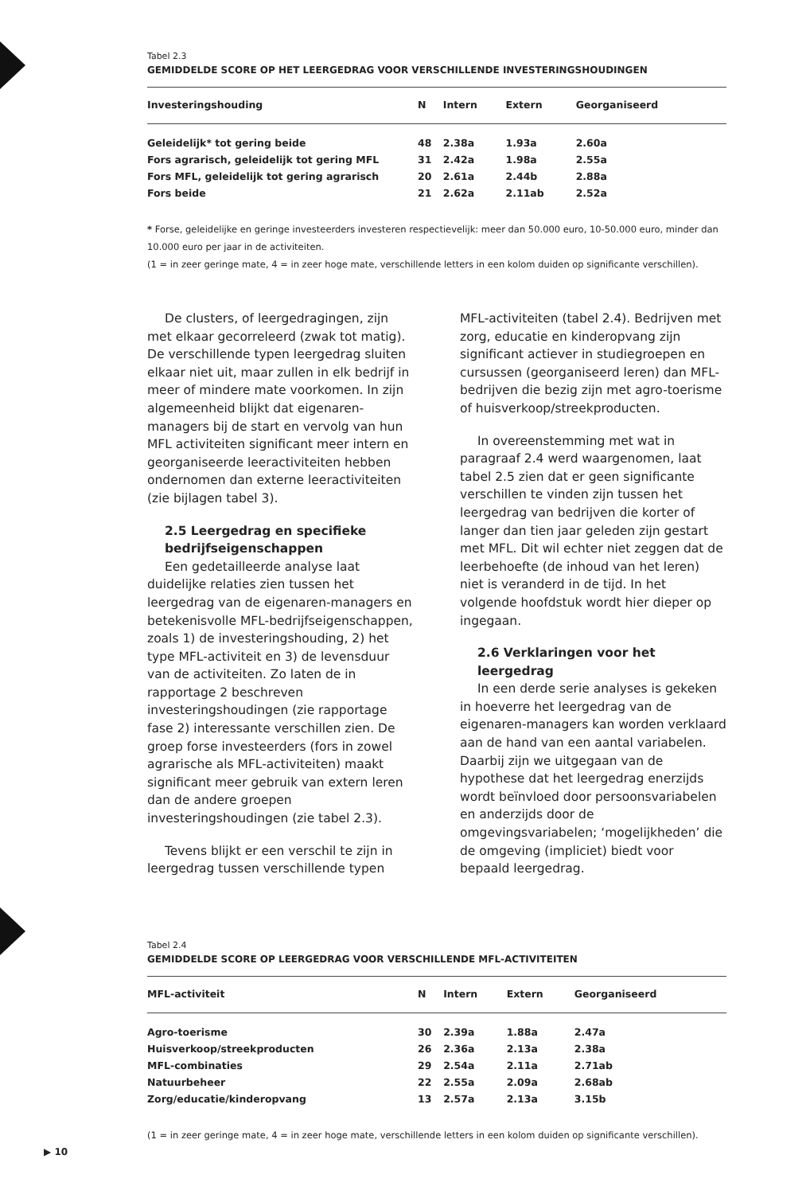Tabel 2.3
GEMIDDELDE SCORE OP HET LEERGEDRAG VOOR VERSCHILLENDE INVESTERINGSHOUDINGEN
| Investeringshouding | N | Intern | Extern | Georganiseerd |
| --- | --- | --- | --- | --- |
| Geleidelijk* tot gering beide | 48 | 2.38a | 1.93a | 2.60a |
| Fors agrarisch, geleidelijk tot gering MFL | 31 | 2.42a | 1.98a | 2.55a |
| Fors MFL, geleidelijk tot gering agrarisch | 20 | 2.61a | 2.44b | 2.88a |
| Fors beide | 21 | 2.62a | 2.11ab | 2.52a |
* Forse, geleidelijke en geringe investeerders investeren respectievelijk: meer dan 50.000 euro, 10-50.000 euro, minder dan 10.000 euro per jaar in de activiteiten.
(1 = in zeer geringe mate, 4 = in zeer hoge mate, verschillende letters in een kolom duiden op significante verschillen).
De clusters, of leergedragingen, zijn met elkaar gecorreleerd (zwak tot matig). De verschillende typen leergedrag sluiten elkaar niet uit, maar zullen in elk bedrijf in meer of mindere mate voorkomen. In zijn algemeenheid blijkt dat eigenaren-managers bij de start en vervolg van hun MFL activiteiten significant meer intern en georganiseerde leeractiviteiten hebben ondernomen dan externe leeractiviteiten (zie bijlagen tabel 3).
2.5 Leergedrag en specifieke bedrijfseigenschappen
Een gedetailleerde analyse laat duidelijke relaties zien tussen het leergedrag van de eigenaren-managers en betekenisvolle MFL-bedrijfseigenschappen, zoals 1) de investeringshouding, 2) het type MFL-activiteit en 3) de levensduur van de activiteiten. Zo laten de in rapportage 2 beschreven investeringshoudingen (zie rapportage fase 2) interessante verschillen zien. De groep forse investeerders (fors in zowel agrarische als MFL-activiteiten) maakt significant meer gebruik van extern leren dan de andere groepen investeringshoudingen (zie tabel 2.3).
Tevens blijkt er een verschil te zijn in leergedrag tussen verschillende typen
MFL-activiteiten (tabel 2.4). Bedrijven met zorg, educatie en kinderopvang zijn significant actiever in studiegroepen en cursussen (georganiseerd leren) dan MFL-bedrijven die bezig zijn met agro-toerisme of huisverkoop/streekproducten.
In overeenstemming met wat in paragraaf 2.4 werd waargenomen, laat tabel 2.5 zien dat er geen significante verschillen te vinden zijn tussen het leergedrag van bedrijven die korter of langer dan tien jaar geleden zijn gestart met MFL. Dit wil echter niet zeggen dat de leerbehoefte (de inhoud van het leren) niet is veranderd in de tijd. In het volgende hoofdstuk wordt hier dieper op ingegaan.
2.6 Verklaringen voor het leergedrag
In een derde serie analyses is gekeken in hoeverre het leergedrag van de eigenaren-managers kan worden verklaard aan de hand van een aantal variabelen. Daarbij zijn we uitgegaan van de hypothese dat het leergedrag enerzijds wordt beïnvloed door persoonsvariabelen en anderzijds door de omgevingsvariabelen; ‘mogelijkheden’ die de omgeving (impliciet) biedt voor bepaald leergedrag.
Tabel 2.4
GEMIDDELDE SCORE OP LEERGEDRAG VOOR VERSCHILLENDE MFL-ACTIVITEITEN
| MFL-activiteit | N | Intern | Extern | Georganiseerd |
| --- | --- | --- | --- | --- |
| Agro-toerisme | 30 | 2.39a | 1.88a | 2.47a |
| Huisverkoop/streekproducten | 26 | 2.36a | 2.13a | 2.38a |
| MFL-combinaties | 29 | 2.54a | 2.11a | 2.71ab |
| Natuurbeheer | 22 | 2.55a | 2.09a | 2.68ab |
| Zorg/educatie/kinderopvang | 13 | 2.57a | 2.13a | 3.15b |
(1 = in zeer geringe mate, 4 = in zeer hoge mate, verschillende letters in een kolom duiden op significante verschillen).
▶ 10